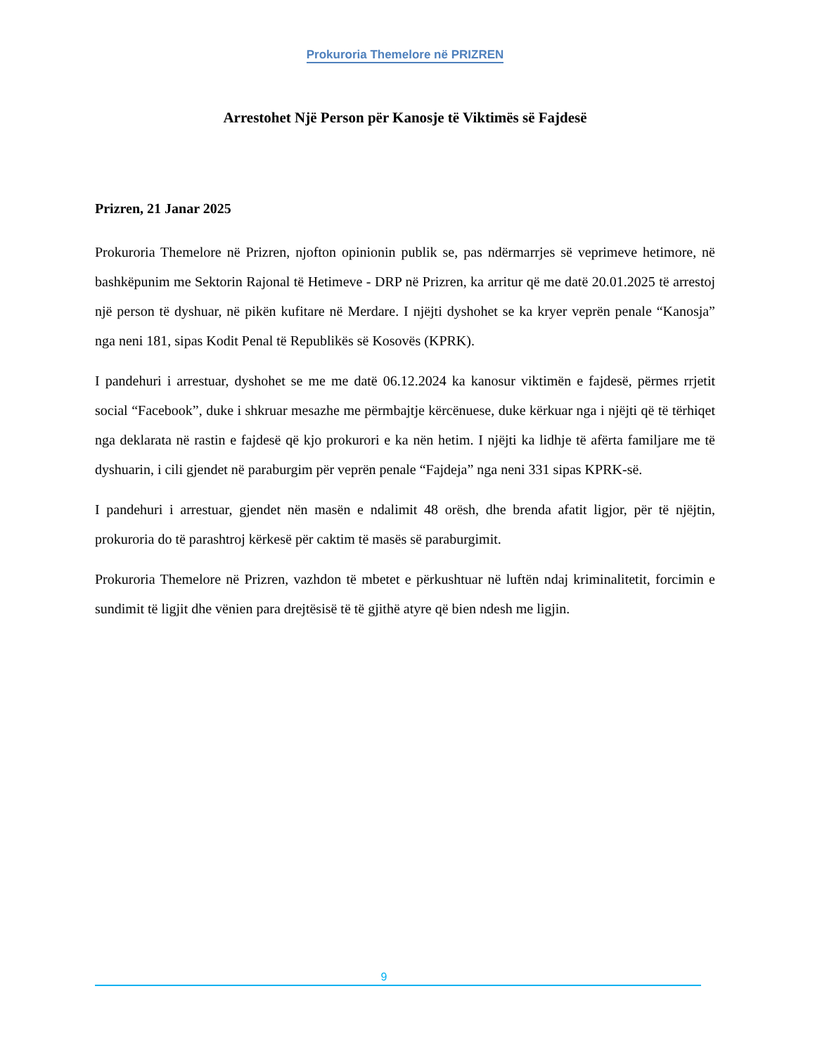Prokuroria Themelore në PRIZREN
Arrestohet Një Person për Kanosje të Viktimës së Fajdesë
Prizren, 21 Janar 2025
Prokuroria Themelore në Prizren, njofton opinionin publik se, pas ndërmarrjes së veprimeve hetimore, në bashkëpunim me Sektorin Rajonal të Hetimeve - DRP në Prizren, ka arritur që me datë 20.01.2025 të arrestoj një person të dyshuar, në pikën kufitare në Merdare. I njëjti dyshohet se ka kryer veprën penale “Kanosja” nga neni 181, sipas Kodit Penal të Republikës së Kosovës (KPRK).
I pandehuri i arrestuar, dyshohet se me me datë 06.12.2024 ka kanosur viktimën e fajdesë, përmes rrjetit social “Facebook”, duke i shkruar mesazhe me përmbajtje kërcënuese, duke kërkuar nga i njëjti që të tërhiqet nga deklarata në rastin e fajdesë që kjo prokurori e ka nën hetim. I njëjti ka lidhje të afërta familjare me të dyshuarin, i cili gjendet në paraburgim për veprën penale “Fajdeja” nga neni 331 sipas KPRK-së.
I pandehuri i arrestuar, gjendet nën masën e ndalimit 48 orësh, dhe brenda afatit ligjor, për të njëjtin, prokuroria do të parashtroj kërkesë për caktim të masës së paraburgimit.
Prokuroria Themelore në Prizren, vazhdon të mbetet e përkushtuar në luftën ndaj kriminalitetit, forcimin e sundimit të ligjit dhe vënien para drejtësisë të të gjithë atyre që bien ndesh me ligjin.
9